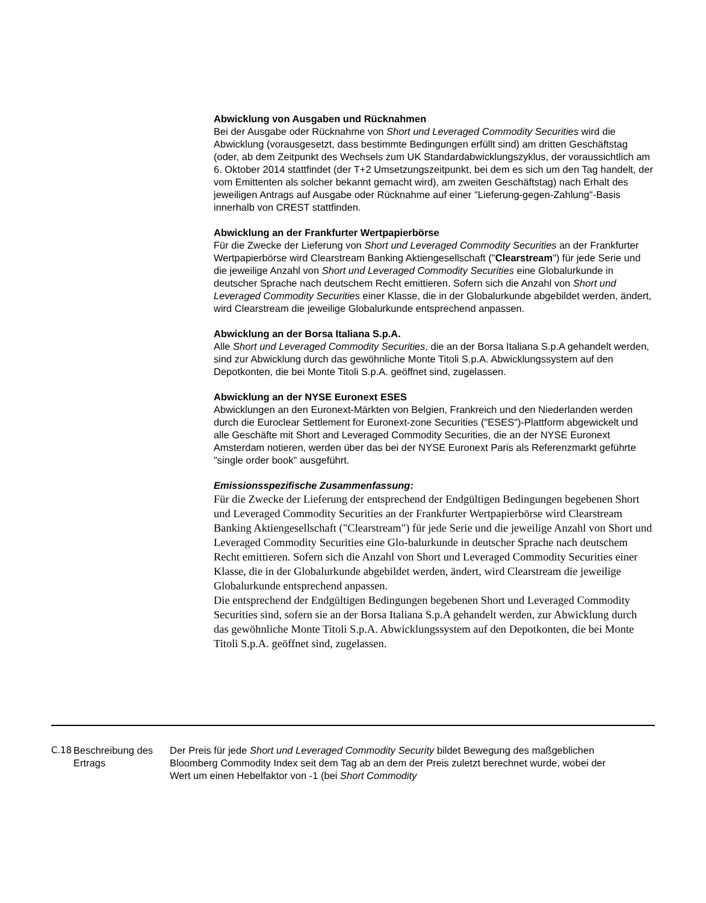Abwicklung von Ausgaben und Rücknahmen
Bei der Ausgabe oder Rücknahme von Short und Leveraged Commodity Securities wird die Abwicklung (vorausgesetzt, dass bestimmte Bedingungen erfüllt sind) am dritten Geschäftstag (oder, ab dem Zeitpunkt des Wechsels zum UK Standardabwicklungszyklus, der voraussichtlich am 6. Oktober 2014 stattfindet (der T+2 Umsetzungszeitpunkt, bei dem es sich um den Tag handelt, der vom Emittenten als solcher bekannt gemacht wird), am zweiten Geschäftstag) nach Erhalt des jeweiligen Antrags auf Ausgabe oder Rücknahme auf einer "Lieferung-gegen-Zahlung"-Basis innerhalb von CREST stattfinden.
Abwicklung an der Frankfurter Wertpapierbörse
Für die Zwecke der Lieferung von Short und Leveraged Commodity Securities an der Frankfurter Wertpapierbörse wird Clearstream Banking Aktiengesellschaft ("Clearstream") für jede Serie und die jeweilige Anzahl von Short und Leveraged Commodity Securities eine Globalurkunde in deutscher Sprache nach deutschem Recht emittieren. Sofern sich die Anzahl von Short und Leveraged Commodity Securities einer Klasse, die in der Globalurkunde abgebildet werden, ändert, wird Clearstream die jeweilige Globalurkunde entsprechend anpassen.
Abwicklung an der Borsa Italiana S.p.A.
Alle Short und Leveraged Commodity Securities, die an der Borsa Italiana S.p.A gehandelt werden, sind zur Abwicklung durch das gewöhnliche Monte Titoli S.p.A. Abwicklungssystem auf den Depotkonten, die bei Monte Titoli S.p.A. geöffnet sind, zugelassen.
Abwicklung an der NYSE Euronext ESES
Abwicklungen an den Euronext-Märkten von Belgien, Frankreich und den Niederlanden werden durch die Euroclear Settlement for Euronext-zone Securities ("ESES")-Plattform abgewickelt und alle Geschäfte mit Short and Leveraged Commodity Securities, die an der NYSE Euronext Amsterdam notieren, werden über das bei der NYSE Euronext Paris als Referenzmarkt geführte "single order book" ausgeführt.
Emissionsspezifische Zusammenfassung:
Für die Zwecke der Lieferung der entsprechend der Endgültigen Bedingungen begebenen Short und Leveraged Commodity Securities an der Frankfurter Wertpapierbörse wird Clearstream Banking Aktiengesellschaft ("Clearstream") für jede Serie und die jeweilige Anzahl von Short und Leveraged Commodity Securities eine Glo-balurkunde in deutscher Sprache nach deutschem Recht emittieren. Sofern sich die Anzahl von Short und Leveraged Commodity Securities einer Klasse, die in der Globalurkunde abgebildet werden, ändert, wird Clearstream die jeweilige Globalurkunde entsprechend anpassen.
Die entsprechend der Endgültigen Bedingungen begebenen Short und Leveraged Commodity Securities sind, sofern sie an der Borsa Italiana S.p.A gehandelt werden, zur Abwicklung durch das gewöhnliche Monte Titoli S.p.A. Abwicklungssystem auf den Depotkonten, die bei Monte Titoli S.p.A. geöffnet sind, zugelassen.
C.18 Beschreibung des Ertrags
Der Preis für jede Short und Leveraged Commodity Security bildet Bewegung des maßgeblichen Bloomberg Commodity Index seit dem Tag ab an dem der Preis zuletzt berechnet wurde, wobei der Wert um einen Hebelfaktor von -1 (bei Short Commodity